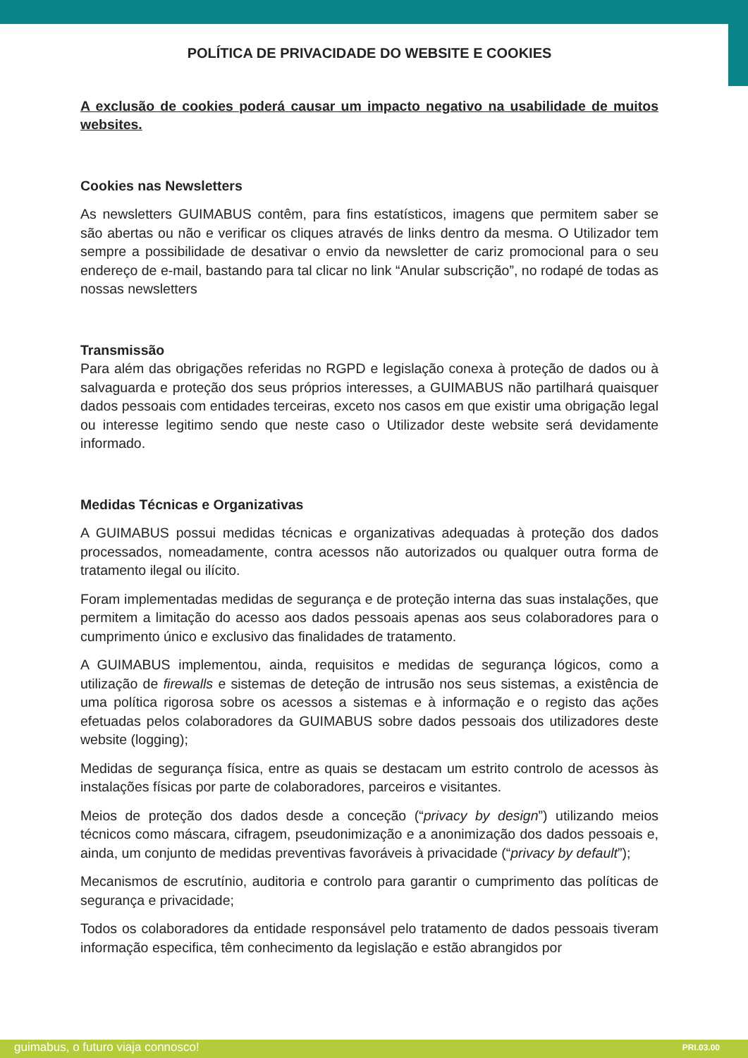POLÍTICA DE PRIVACIDADE DO WEBSITE E COOKIES
A exclusão de cookies poderá causar um impacto negativo na usabilidade de muitos websites.
Cookies nas Newsletters
As newsletters GUIMABUS contêm, para fins estatísticos, imagens que permitem saber se são abertas ou não e verificar os cliques através de links dentro da mesma. O Utilizador tem sempre a possibilidade de desativar o envio da newsletter de cariz promocional para o seu endereço de e-mail, bastando para tal clicar no link “Anular subscrição”, no rodapé de todas as nossas newsletters
Transmissão
Para além das obrigações referidas no RGPD e legislação conexa à proteção de dados ou à salvaguarda e proteção dos seus próprios interesses, a GUIMABUS não partilhará quaisquer dados pessoais com entidades terceiras, exceto nos casos em que existir uma obrigação legal ou interesse legitimo sendo que neste caso o Utilizador deste website será devidamente informado.
Medidas Técnicas e Organizativas
A GUIMABUS possui medidas técnicas e organizativas adequadas à proteção dos dados processados, nomeadamente, contra acessos não autorizados ou qualquer outra forma de tratamento ilegal ou ilícito.
Foram implementadas medidas de segurança e de proteção interna das suas instalações, que permitem a limitação do acesso aos dados pessoais apenas aos seus colaboradores para o cumprimento único e exclusivo das finalidades de tratamento.
A GUIMABUS implementou, ainda, requisitos e medidas de segurança lógicos, como a utilização de firewalls e sistemas de deteção de intrusão nos seus sistemas, a existência de uma política rigorosa sobre os acessos a sistemas e à informação e o registo das ações efetuadas pelos colaboradores da GUIMABUS sobre dados pessoais dos utilizadores deste website (logging);
Medidas de segurança física, entre as quais se destacam um estrito controlo de acessos às instalações físicas por parte de colaboradores, parceiros e visitantes.
Meios de proteção dos dados desde a conceção (“privacy by design”) utilizando meios técnicos como máscara, cifragem, pseudonimização e a anonimização dos dados pessoais e, ainda, um conjunto de medidas preventivas favoráveis à privacidade (“privacy by default”);
Mecanismos de escrutínio, auditoria e controlo para garantir o cumprimento das políticas de segurança e privacidade;
Todos os colaboradores da entidade responsável pelo tratamento de dados pessoais tiveram informação especifica, têm conhecimento da legislação e estão abrangidos por
guimabus, o futuro viaja connosco!
PRI.03.00